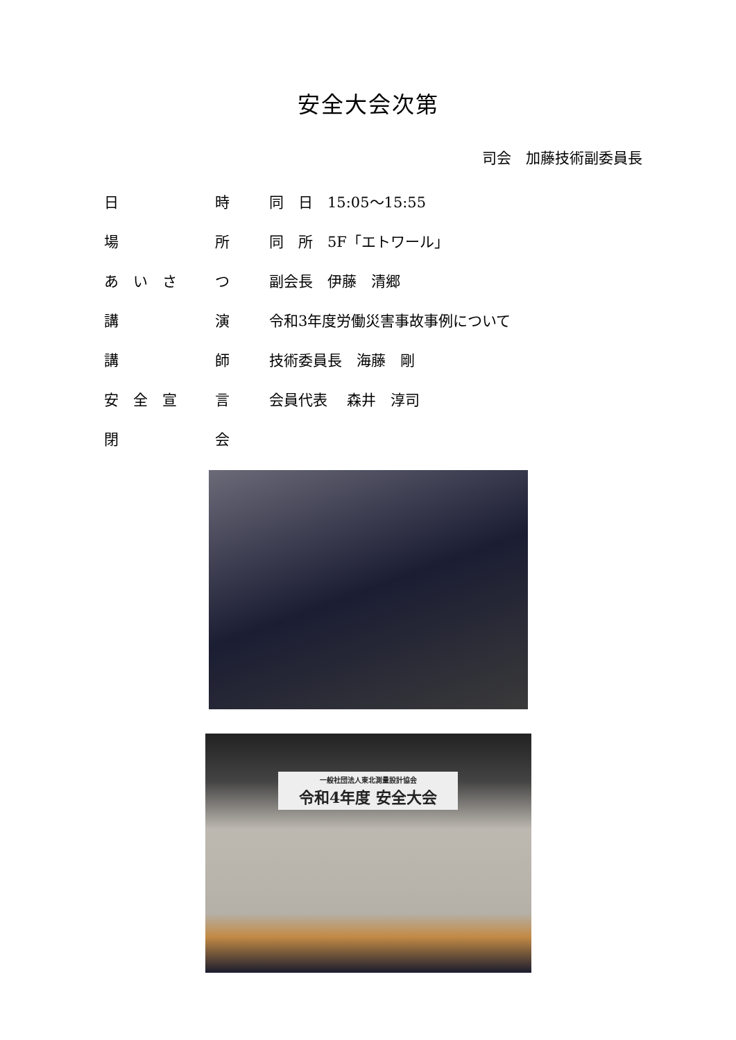安全大会次第
司会　加藤技術副委員長
| 日 | 時 | 同 日 15:05～15:55 |
| 場 | 所 | 同 所 5F「エトワール」 |
| あ い さ | つ | 副会長 伊藤 清郷 |
| 講 | 演 | 令和3年度労働災害事故事例について |
| 講 | 師 | 技術委員長 海藤 剛 |
| 安 全 宣 | 言 | 会員代表 森井 淳司 |
| 閉 | 会 | |
一般社団法人東北測量設計協会 令和4年度 安全大会